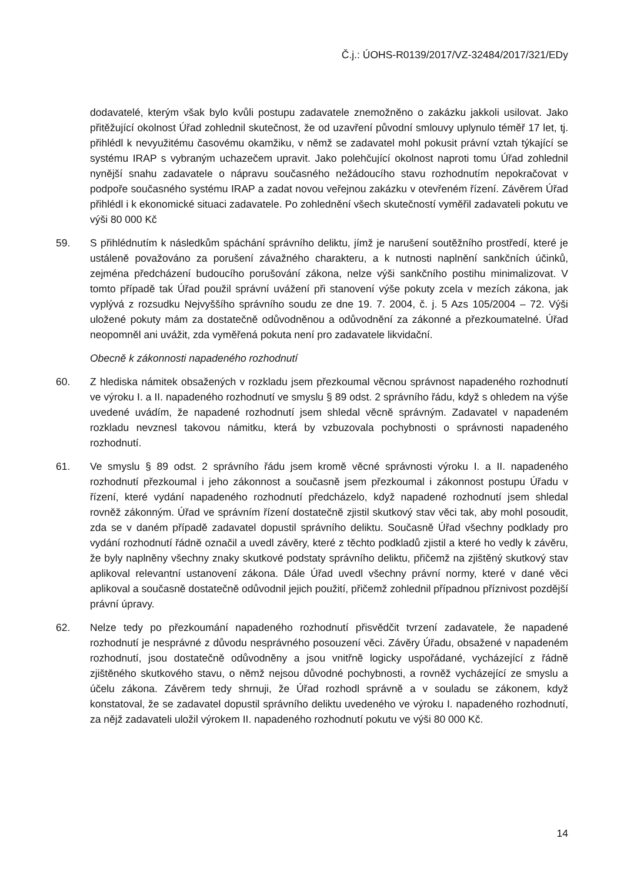Č.j.: ÚOHS-R0139/2017/VZ-32484/2017/321/EDy
dodavatelé, kterým však bylo kvůli postupu zadavatele znemožněno o zakázku jakkoli usilovat. Jako přitěžující okolnost Úřad zohlednil skutečnost, že od uzavření původní smlouvy uplynulo téměř 17 let, tj. přihlédl k nevyužitému časovému okamžiku, v němž se zadavatel mohl pokusit právní vztah týkající se systému IRAP s vybraným uchazečem upravit. Jako polehčující okolnost naproti tomu Úřad zohlednil nynější snahu zadavatele o nápravu současného nežádoucího stavu rozhodnutím nepokračovat v podpoře současného systému IRAP a zadat novou veřejnou zakázku v otevřeném řízení. Závěrem Úřad přihlédl i k ekonomické situaci zadavatele. Po zohlednění všech skutečností vyměřil zadavateli pokutu ve výši 80 000 Kč
59. S přihlédnutím k následkům spáchání správního deliktu, jímž je narušení soutěžního prostředí, které je ustáleně považováno za porušení závažného charakteru, a k nutnosti naplnění sankčních účinků, zejména předcházení budoucího porušování zákona, nelze výši sankčního postihu minimalizovat. V tomto případě tak Úřad použil správní uvážení při stanovení výše pokuty zcela v mezích zákona, jak vyplývá z rozsudku Nejvyššího správního soudu ze dne 19. 7. 2004, č. j. 5 Azs 105/2004 – 72. Výši uložené pokuty mám za dostatečně odůvodněnou a odůvodnění za zákonné a přezkoumatelné. Úřad neopomněl ani uvážit, zda vyměřená pokuta není pro zadavatele likvidační.
Obecně k zákonnosti napadeného rozhodnutí
60. Z hlediska námitek obsažených v rozkladu jsem přezkoumal věcnou správnost napadeného rozhodnutí ve výroku I. a II. napadeného rozhodnutí ve smyslu § 89 odst. 2 správního řádu, když s ohledem na výše uvedené uvádím, že napadené rozhodnutí jsem shledal věcně správným. Zadavatel v napadeném rozkladu nevznesl takovou námitku, která by vzbuzovala pochybnosti o správnosti napadeného rozhodnutí.
61. Ve smyslu § 89 odst. 2 správního řádu jsem kromě věcné správnosti výroku I. a II. napadeného rozhodnutí přezkoumal i jeho zákonnost a současně jsem přezkoumal i zákonnost postupu Úřadu v řízení, které vydání napadeného rozhodnutí předcházelo, když napadené rozhodnutí jsem shledal rovněž zákonným. Úřad ve správním řízení dostatečně zjistil skutkový stav věci tak, aby mohl posoudit, zda se v daném případě zadavatel dopustil správního deliktu. Současně Úřad všechny podklady pro vydání rozhodnutí řádně označil a uvedl závěry, které z těchto podkladů zjistil a které ho vedly k závěru, že byly naplněny všechny znaky skutkové podstaty správního deliktu, přičemž na zjištěný skutkový stav aplikoval relevantní ustanovení zákona. Dále Úřad uvedl všechny právní normy, které v dané věci aplikoval a současně dostatečně odůvodnil jejich použití, přičemž zohlednil případnou příznivost pozdější právní úpravy.
62. Nelze tedy po přezkoumání napadeného rozhodnutí přisvědčit tvrzení zadavatele, že napadené rozhodnutí je nesprávné z důvodu nesprávného posouzení věci. Závěry Úřadu, obsažené v napadeném rozhodnutí, jsou dostatečně odůvodněny a jsou vnitřně logicky uspořádané, vycházející z řádně zjištěného skutkového stavu, o němž nejsou důvodné pochybnosti, a rovněž vycházející ze smyslu a účelu zákona. Závěrem tedy shrnuji, že Úřad rozhodl správně a v souladu se zákonem, když konstatoval, že se zadavatel dopustil správního deliktu uvedeného ve výroku I. napadeného rozhodnutí, za nějž zadavateli uložil výrokem II. napadeného rozhodnutí pokutu ve výši 80 000 Kč.
14